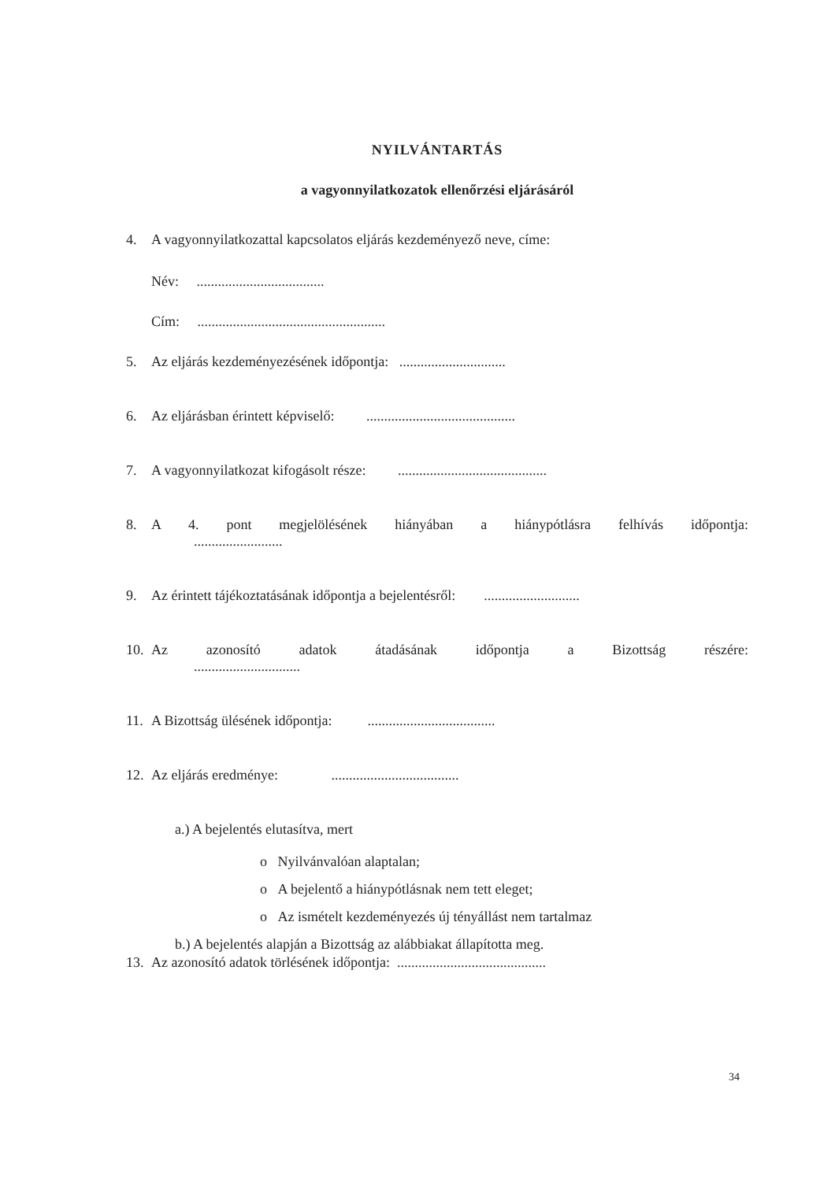NYILVÁNTARTÁS
a vagyonnyilatkozatok ellenőrzési eljárásáról
4. A vagyonnyilatkozattal kapcsolatos eljárás kezdeményező neve, címe:
Név: ....................................
Cím: .....................................................
5. Az eljárás kezdeményezésének időpontja: ..............................
6. Az eljárásban érintett képviselő: ..........................................
7. A vagyonnyilatkozat kifogásolt része: ..........................................
8. A 4. pont megjelölésének hiányában a hiánypótlásra felhívás időpontja:
.........................
9. Az érintett tájékoztatásának időpontja a bejelentésről: ...........................
10.
Az azonosító adatok átadásának időpontja a Bizottság részére:
..............................
11. A Bizottság ülésének időpontja: ....................................
12. Az eljárás eredménye: ....................................
a.) A bejelentés elutasítva, mert
o Nyilvánvalóan alaptalan;
o A bejelentő a hiánypótlásnak nem tett eleget;
o Az ismételt kezdeményezés új tényállást nem tartalmaz
b.) A bejelentés alapján a Bizottság az alábbiakat állapította meg.
13. Az azonosító adatok törlésének időpontja: ..........................................
34